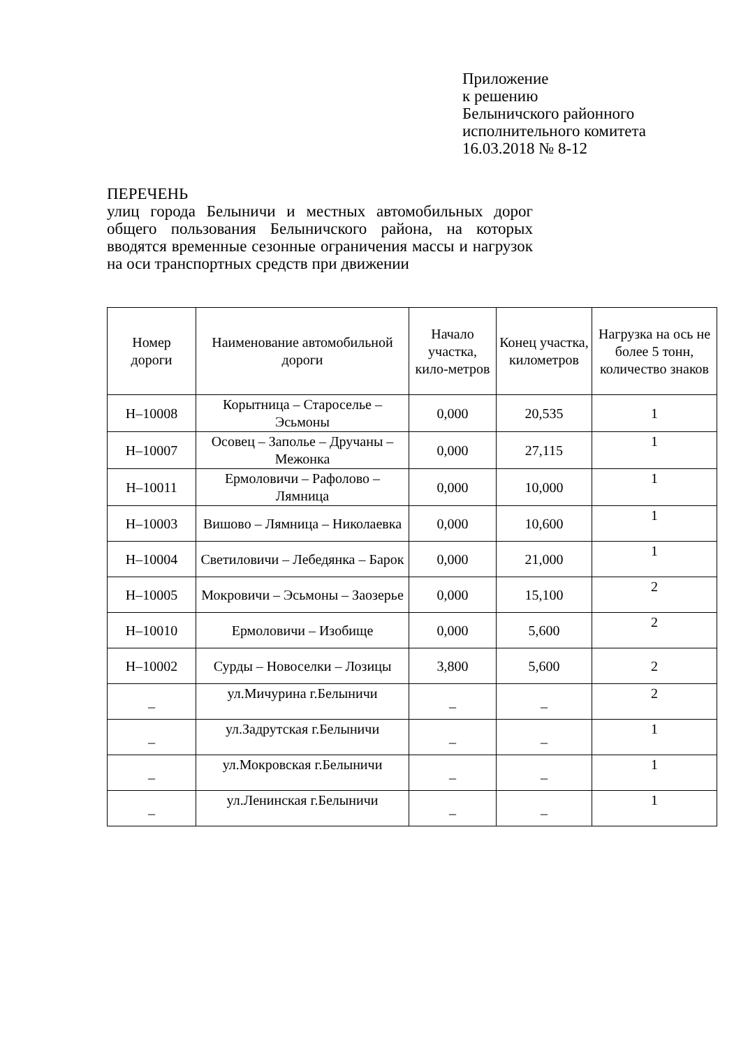Приложение
к решению
Белыничского районного
исполнительного комитета
16.03.2018 № 8-12
ПЕРЕЧЕНЬ
улиц города Белыничи и местных автомобильных дорог общего пользования Белыничского района, на которых вводятся временные сезонные ограничения массы и нагрузок на оси транспортных средств при движении
| Номер дороги | Наименование автомобильной дороги | Начало участка, кило-метров | Конец участка, километров | Нагрузка на ось не более 5 тонн, количество знаков |
| --- | --- | --- | --- | --- |
| Н–10008 | Корытница – Староселье – Эсьмоны | 0,000 | 20,535 | 1 |
| Н–10007 | Осовец – Заполье – Дручаны – Межонка | 0,000 | 27,115 | 1 |
| Н–10011 | Ермоловичи – Рафолово – Лямница | 0,000 | 10,000 | 1 |
| Н–10003 | Вишово – Лямница – Николаевка | 0,000 | 10,600 | 1 |
| Н–10004 | Светиловичи – Лебедянка – Барок | 0,000 | 21,000 | 1 |
| Н–10005 | Мокровичи – Эсьмоны – Заозерье | 0,000 | 15,100 | 2 |
| Н–10010 | Ермоловичи – Изобище | 0,000 | 5,600 | 2 |
| Н–10002 | Сурды – Новоселки – Лозицы | 3,800 | 5,600 | 2 |
| _ | ул.Мичурина г.Белыничи | _ | _ | 2 |
| _ | ул.Задрутская г.Белыничи | _ | _ | 1 |
| _ | ул.Мокровская г.Белыничи | _ | _ | 1 |
| _ | ул.Ленинская г.Белыничи | _ | _ | 1 |